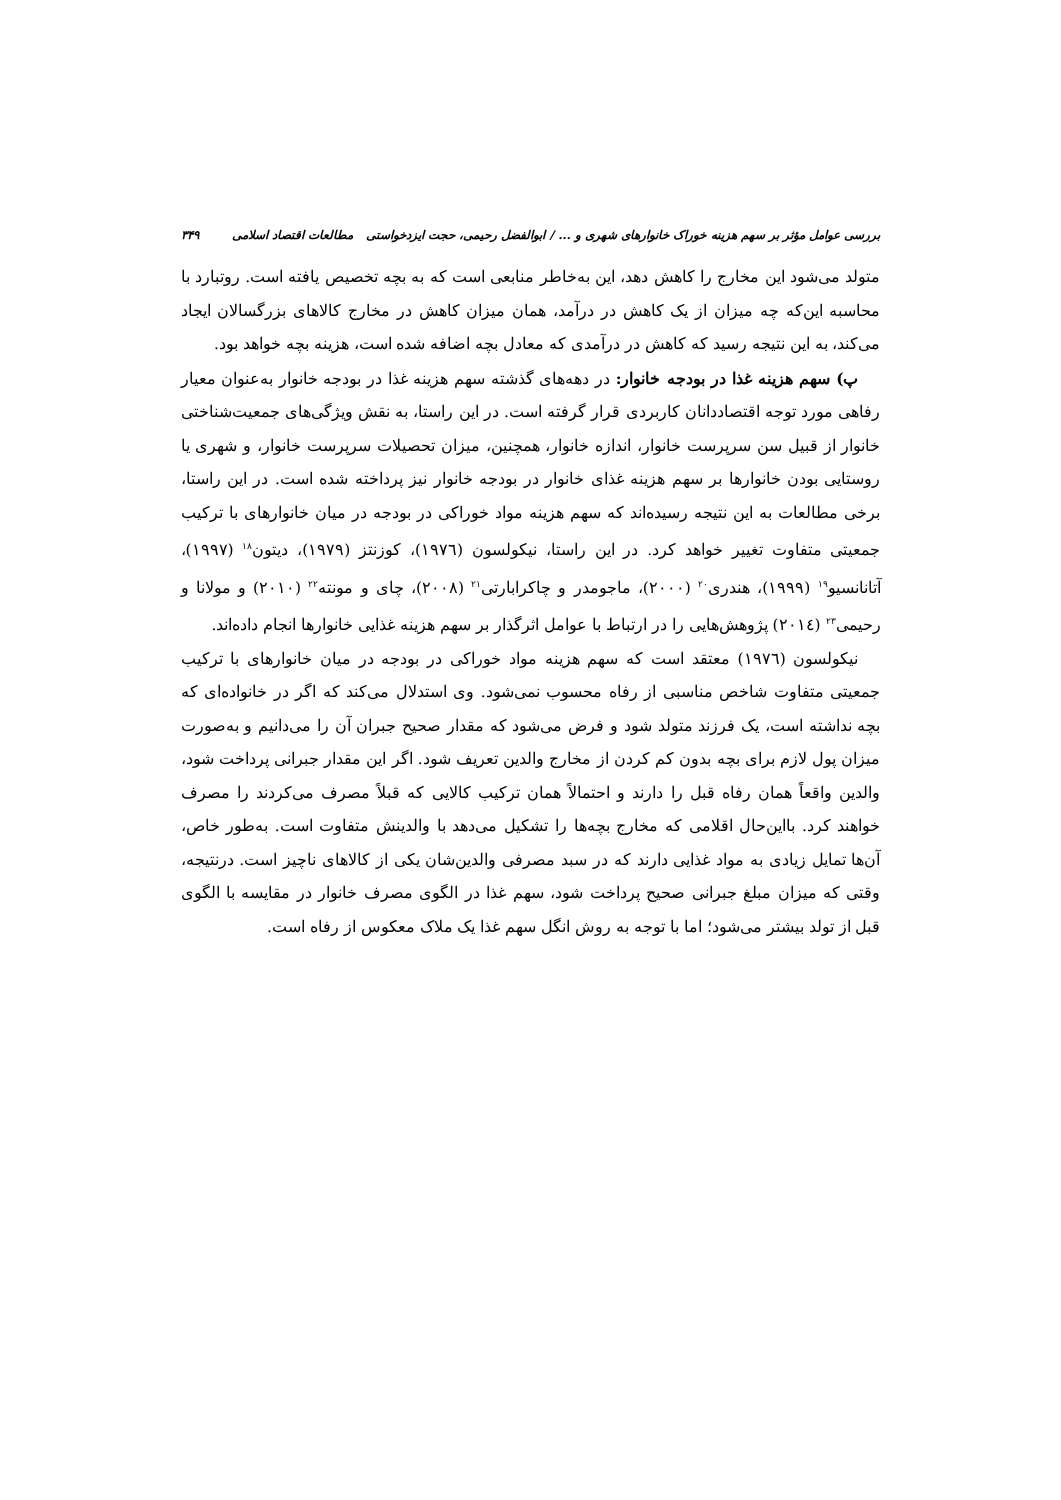بررسی عوامل مؤثر بر سهم هزینه خوراک خانوارهای شهری و ... / ابوالفضل رحیمی، حجت ایزدخواستی مطالعات اقتصاد اسلامی ۳۴۹
متولد می‌شود این مخارج را کاهش دهد، این به‌خاطر منابعی است که به بچه تخصیص یافته است. روتبارد با محاسبه این‌که چه میزان از یک کاهش در درآمد، همان میزان کاهش در مخارج کالاهای بزرگسالان ایجاد می‌کند، به این نتیجه رسید که کاهش در درآمدی که معادل بچه اضافه شده است، هزینه بچه خواهد بود.
پ) سهم هزینه غذا در بودجه خانوار: در دهه‌های گذشته سهم هزینه غذا در بودجه خانوار به‌عنوان معیار رفاهی مورد توجه اقتصاددانان کاربردی قرار گرفته است. در این راستا، به نقش ویژگی‌های جمعیت‌شناختی خانوار از قبیل سن سرپرست خانوار، اندازه خانوار، همچنین، میزان تحصیلات سرپرست خانوار، و شهری یا روستایی بودن خانوارها بر سهم هزینه غذای خانوار در بودجه خانوار نیز پرداخته شده است. در این راستا، برخی مطالعات به این نتیجه رسیده‌اند که سهم هزینه مواد خوراکی در بودجه در میان خانوارهای با ترکیب جمعیتی متفاوت تغییر خواهد کرد. در این راستا، نیکولسون (۱۹۷٦)، کوزنتز (۱۹۷۹)، دیتون<sup>۱۸</sup> (۱۹۹۷)، آتانانسیو<sup>۱۹</sup> (۱۹۹۹)، هندری<sup>۲۰</sup> (۲۰۰۰)، ماجومدر و چاکرابارتی<sup>۲۱</sup> (۲۰۰۸)، چای و مونته<sup>۲۲</sup> (۲۰۱۰) و مولانا و رحیمی<sup>۲۳</sup> (۲۰۱٤) پژوهش‌هایی را در ارتباط با عوامل اثرگذار بر سهم هزینه غذایی خانوارها انجام داده‌اند.
نیکولسون (۱۹۷٦) معتقد است که سهم هزینه مواد خوراکی در بودجه در میان خانوارهای با ترکیب جمعیتی متفاوت شاخص مناسبی از رفاه محسوب نمی‌شود. وی استدلال می‌کند که اگر در خانواده‌ای که بچه نداشته است، یک فرزند متولد شود و فرض می‌شود که مقدار صحیح جبران آن را می‌دانیم و به‌صورت میزان پول لازم برای بچه بدون کم کردن از مخارج والدین تعریف شود. اگر این مقدار جبرانی پرداخت شود، والدین واقعاً همان رفاه قبل را دارند و احتمالاً همان ترکیب کالایی که قبلاً مصرف می‌کردند را مصرف خواهند کرد. بااین‌حال اقلامی که مخارج بچه‌ها را تشکیل می‌دهد با والدینش متفاوت است. به‌طور خاص، آن‌ها تمایل زیادی به مواد غذایی دارند که در سبد مصرفی والدین‌شان یکی از کالاهای ناچیز است. درنتیجه، وقتی که میزان مبلغ جبرانی صحیح پرداخت شود، سهم غذا در الگوی مصرف خانوار در مقایسه با الگوی قبل از تولد بیشتر می‌شود؛ اما با توجه به روش انگل سهم غذا یک ملاک معکوس از رفاه است.